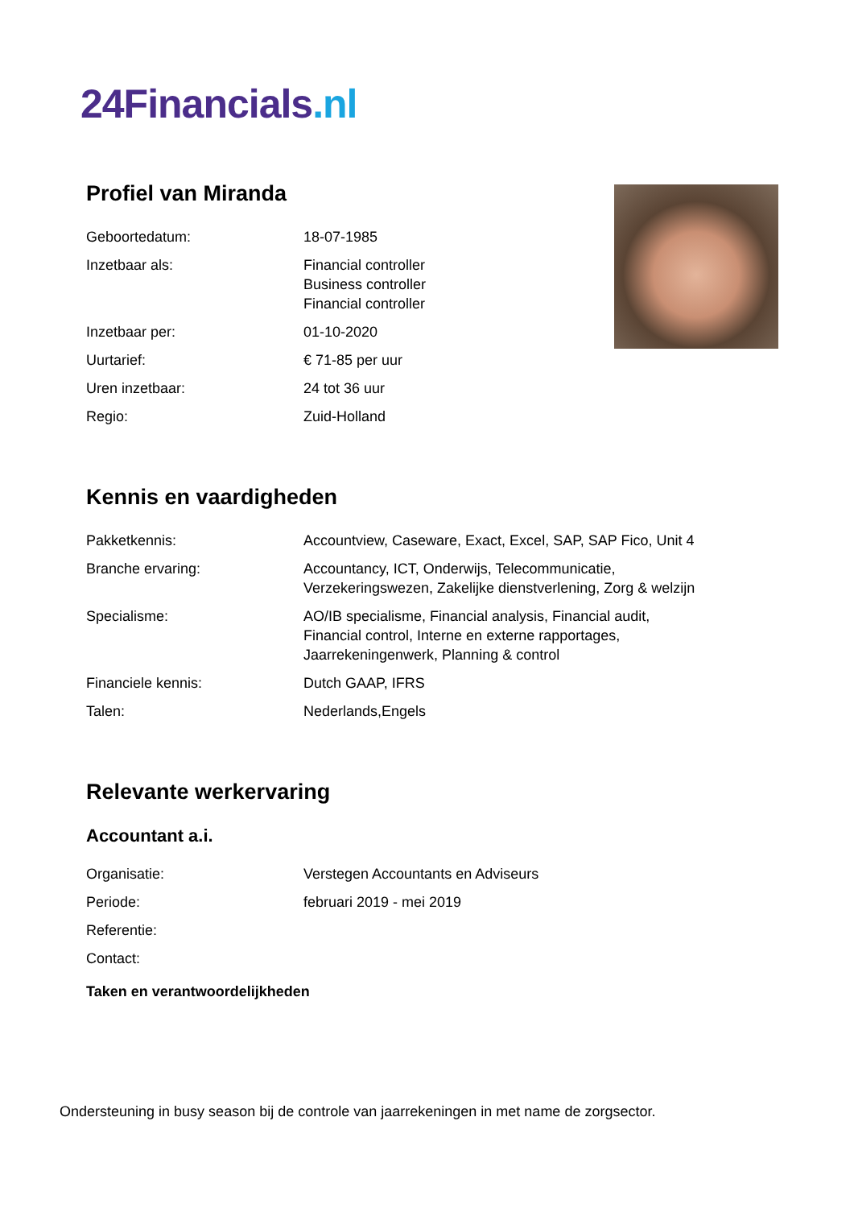24Financials.nl
Profiel van Miranda
| Geboortedatum: | 18-07-1985 |
| Inzetbaar als: | Financial controller Business controller Financial controller |
| Inzetbaar per: | 01-10-2020 |
| Uurtarief: | € 71-85 per uur |
| Uren inzetbaar: | 24 tot 36 uur |
| Regio: | Zuid-Holland |
Kennis en vaardigheden
| Pakketkennis: | Accountview, Caseware, Exact, Excel, SAP, SAP Fico, Unit 4 |
| Branche ervaring: | Accountancy, ICT, Onderwijs, Telecommunicatie, Verzekeringswezen, Zakelijke dienstverlening, Zorg & welzijn |
| Specialisme: | AO/IB specialisme, Financial analysis, Financial audit, Financial control, Interne en externe rapportages, Jaarrekeningenwerk, Planning & control |
| Financiele kennis: | Dutch GAAP, IFRS |
| Talen: | Nederlands,Engels |
Relevante werkervaring
Accountant a.i.
| Organisatie: | Verstegen Accountants en Adviseurs |
| Periode: | februari 2019 - mei 2019 |
| Referentie: | |
| Contact: | |
Taken en verantwoordelijkheden
Ondersteuning in busy season bij de controle van jaarrekeningen in met name de zorgsector.